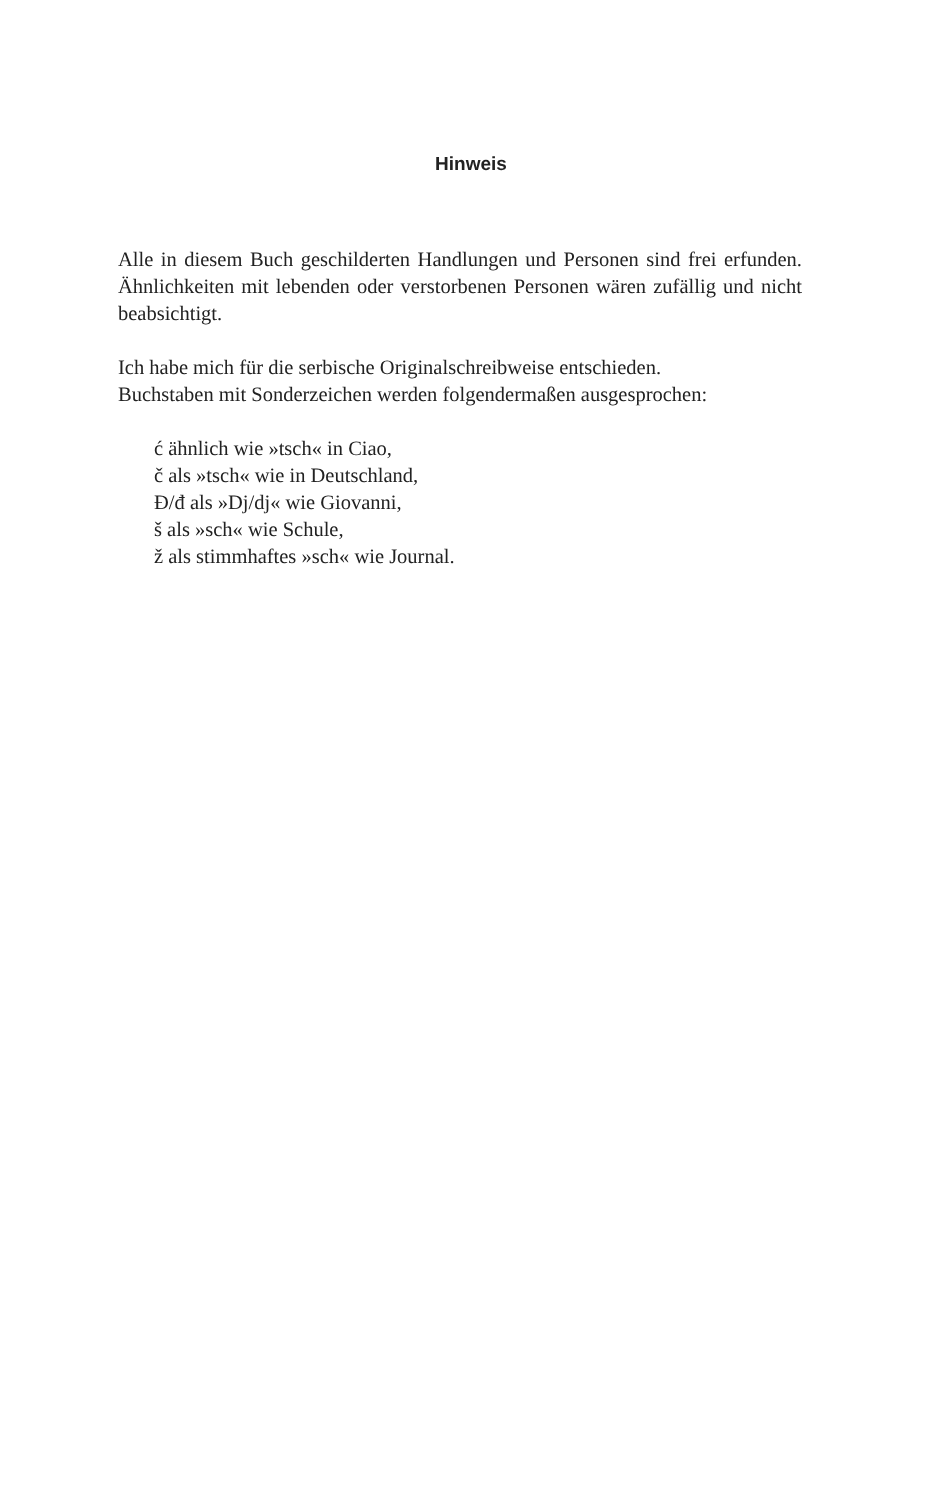Hinweis
Alle in diesem Buch geschilderten Handlungen und Personen sind frei erfunden. Ähnlichkeiten mit lebenden oder verstorbenen Personen wären zufällig und nicht beabsichtigt.
Ich habe mich für die serbische Originalschreibweise entschieden.
Buchstaben mit Sonderzeichen werden folgendermaßen ausgesprochen:
ć ähnlich wie »tsch« in Ciao,
č als »tsch« wie in Deutschland,
Đ/đ als »Dj/dj« wie Giovanni,
š als »sch« wie Schule,
ž als stimmhaftes »sch« wie Journal.